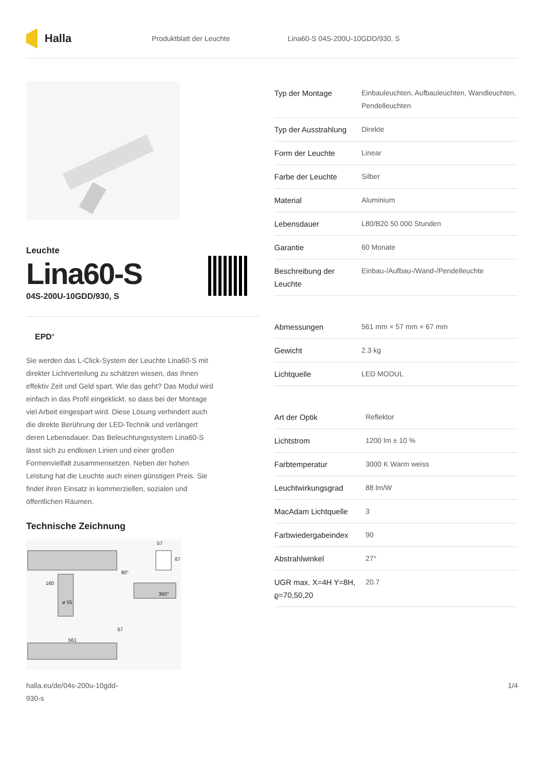Halla
Produktblatt der Leuchte Lina60-S 04S-200U-10GDD/930, S
Leuchte
Lina60-S
04S-200U-10GDD/930, S
EPD<sup>®</sup>
Sie werden das L-Click-System der Leuchte Lina60-S mit direkter Lichtverteilung zu schätzen wissen, das Ihnen effektiv Zeit und Geld spart. Wie das geht? Das Modul wird einfach in das Profil eingeklickt, so dass bei der Montage viel Arbeit eingespart wird. Diese Lösung verhindert auch die direkte Berührung der LED-Technik und verlängert deren Lebensdauer. Das Beleuchtungssystem Lina60-S lässt sich zu endlosen Linien und einer großen Formenvielfalt zusammensetzen. Neben der hohen Leistung hat die Leuchte auch einen günstigen Preis. Sie findet ihren Einsatz in kommerziellen, sozialen und öffentlichen Räumen.
Technische Zeichnung
57
67
90°
160
360°
ø 55
57
561
| Typ der Montage | Einbauleuchten, Aufbauleuchten, Wandleuchten, Pendelleuchten |
| Typ der Ausstrahlung | Direkte |
| Form der Leuchte | Linear |
| Farbe der Leuchte | Silber |
| Material | Aluminium |
| Lebensdauer | L80/B20 50 000 Stunden |
| Garantie | 60 Monate |
| Beschreibung der Leuchte | Einbau-/Aufbau-/Wand-/Pendelleuchte |
| Abmessungen | 561 mm × 57 mm × 67 mm |
| Gewicht | 2.3 kg |
| Lichtquelle | LED MODUL |
| Art der Optik | Reflektor |
| Lichtstrom | 1200 lm ± 10 % |
| Farbtemperatur | 3000 K Warm weiss |
| Leuchtwirkungsgrad | 88 lm/W |
| MacAdam Lichtquelle | 3 |
| Farbwiedergabeindex | 90 |
| Abstrahlwinkel | 27° |
| UGR max. X=4H Y=8H, ϱ=70,50,20 | 20.7 |
halla.eu/de/04s-200u-10gdd-
930-s
1/4